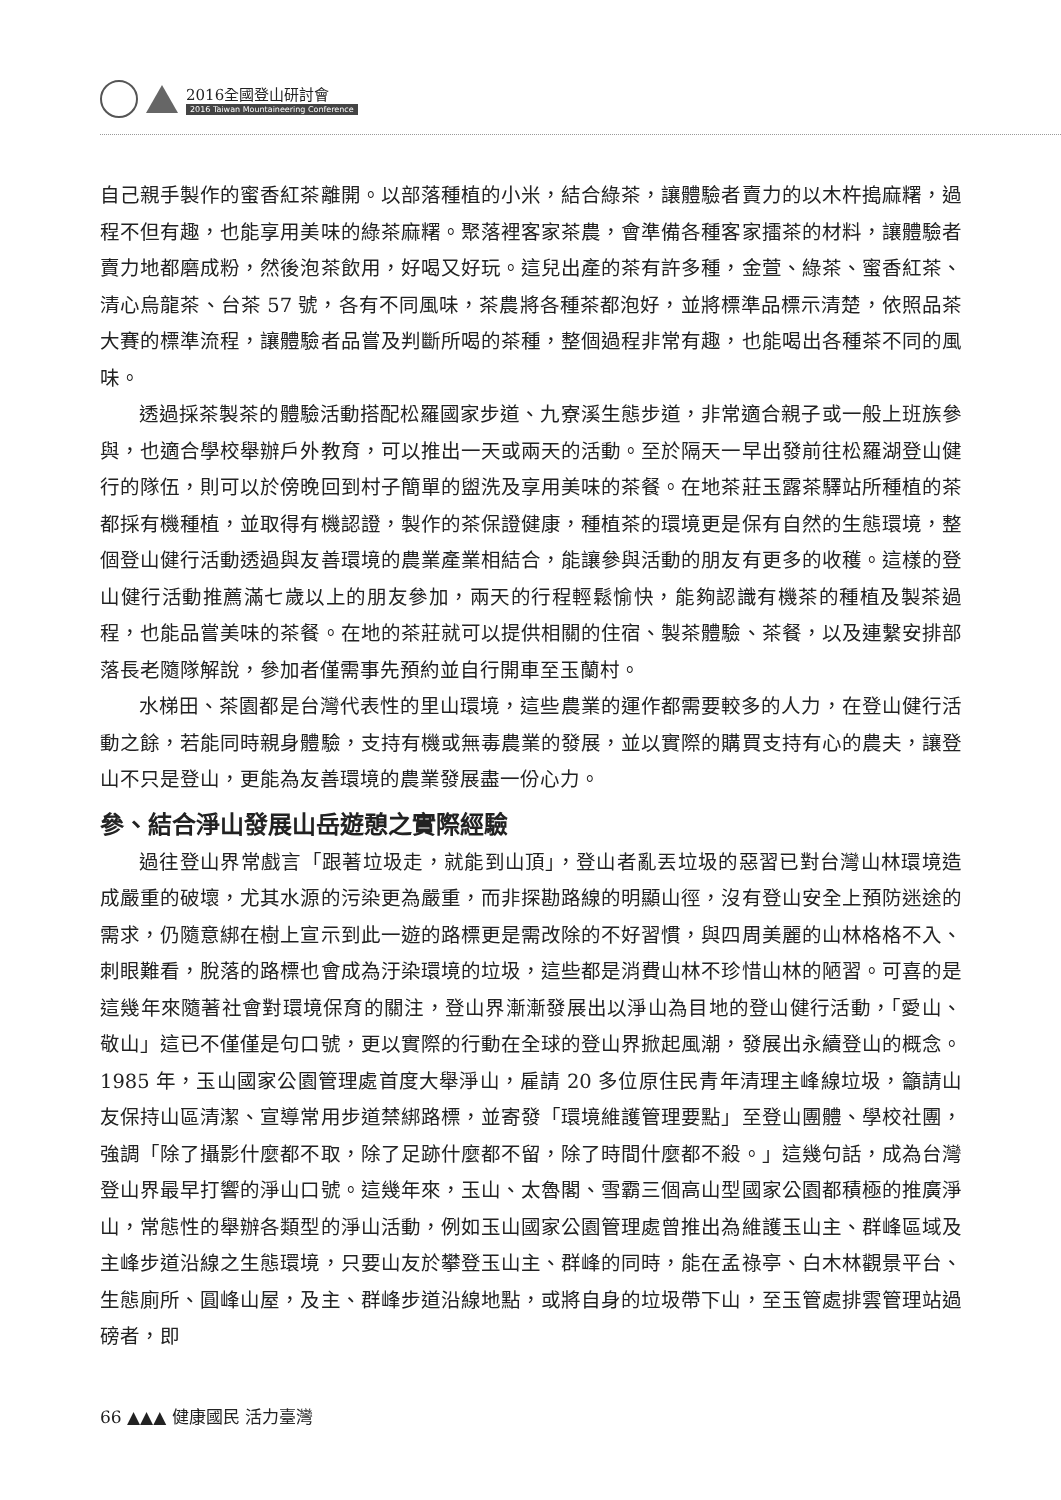2016全國登山研討會
2016 Taiwan Mountaineering Conference
自己親手製作的蜜香紅茶離開。以部落種植的小米，結合綠茶，讓體驗者賣力的以木杵搗麻糬，過程不但有趣，也能享用美味的綠茶麻糬。聚落裡客家茶農，會準備各種客家擂茶的材料，讓體驗者賣力地都磨成粉，然後泡茶飲用，好喝又好玩。這兒出產的茶有許多種，金萱、綠茶、蜜香紅茶、清心烏龍茶、台茶 57 號，各有不同風味，茶農將各種茶都泡好，並將標準品標示清楚，依照品茶大賽的標準流程，讓體驗者品嘗及判斷所喝的茶種，整個過程非常有趣，也能喝出各種茶不同的風味。
透過採茶製茶的體驗活動搭配松羅國家步道、九寮溪生態步道，非常適合親子或一般上班族參與，也適合學校舉辦戶外教育，可以推出一天或兩天的活動。至於隔天一早出發前往松羅湖登山健行的隊伍，則可以於傍晚回到村子簡單的盥洗及享用美味的茶餐。在地茶莊玉露茶驛站所種植的茶都採有機種植，並取得有機認證，製作的茶保證健康，種植茶的環境更是保有自然的生態環境，整個登山健行活動透過與友善環境的農業產業相結合，能讓參與活動的朋友有更多的收穫。這樣的登山健行活動推薦滿七歲以上的朋友參加，兩天的行程輕鬆愉快，能夠認識有機茶的種植及製茶過程，也能品嘗美味的茶餐。在地的茶莊就可以提供相關的住宿、製茶體驗、茶餐，以及連繫安排部落長老隨隊解說，參加者僅需事先預約並自行開車至玉蘭村。
水梯田、茶園都是台灣代表性的里山環境，這些農業的運作都需要較多的人力，在登山健行活動之餘，若能同時親身體驗，支持有機或無毒農業的發展，並以實際的購買支持有心的農夫，讓登山不只是登山，更能為友善環境的農業發展盡一份心力。
參、結合淨山發展山岳遊憩之實際經驗
過往登山界常戲言「跟著垃圾走，就能到山頂」，登山者亂丟垃圾的惡習已對台灣山林環境造成嚴重的破壞，尤其水源的污染更為嚴重，而非探勘路線的明顯山徑，沒有登山安全上預防迷途的需求，仍隨意綁在樹上宣示到此一遊的路標更是需改除的不好習慣，與四周美麗的山林格格不入、刺眼難看，脫落的路標也會成為汙染環境的垃圾，這些都是消費山林不珍惜山林的陋習。可喜的是這幾年來隨著社會對環境保育的關注，登山界漸漸發展出以淨山為目地的登山健行活動，「愛山、敬山」這已不僅僅是句口號，更以實際的行動在全球的登山界掀起風潮，發展出永續登山的概念。1985 年，玉山國家公園管理處首度大舉淨山，雇請 20 多位原住民青年清理主峰線垃圾，籲請山友保持山區清潔、宣導常用步道禁綁路標，並寄發「環境維護管理要點」至登山團體、學校社團，強調「除了攝影什麼都不取，除了足跡什麼都不留，除了時間什麼都不殺。」這幾句話，成為台灣登山界最早打響的淨山口號。這幾年來，玉山、太魯閣、雪霸三個高山型國家公園都積極的推廣淨山，常態性的舉辦各類型的淨山活動，例如玉山國家公園管理處曾推出為維護玉山主、群峰區域及主峰步道沿線之生態環境，只要山友於攀登玉山主、群峰的同時，能在孟祿亭、白木林觀景平台、生態廁所、圓峰山屋，及主、群峰步道沿線地點，或將自身的垃圾帶下山，至玉管處排雲管理站過磅者，即
66 ▲▲▲ 健康國民 活力臺灣